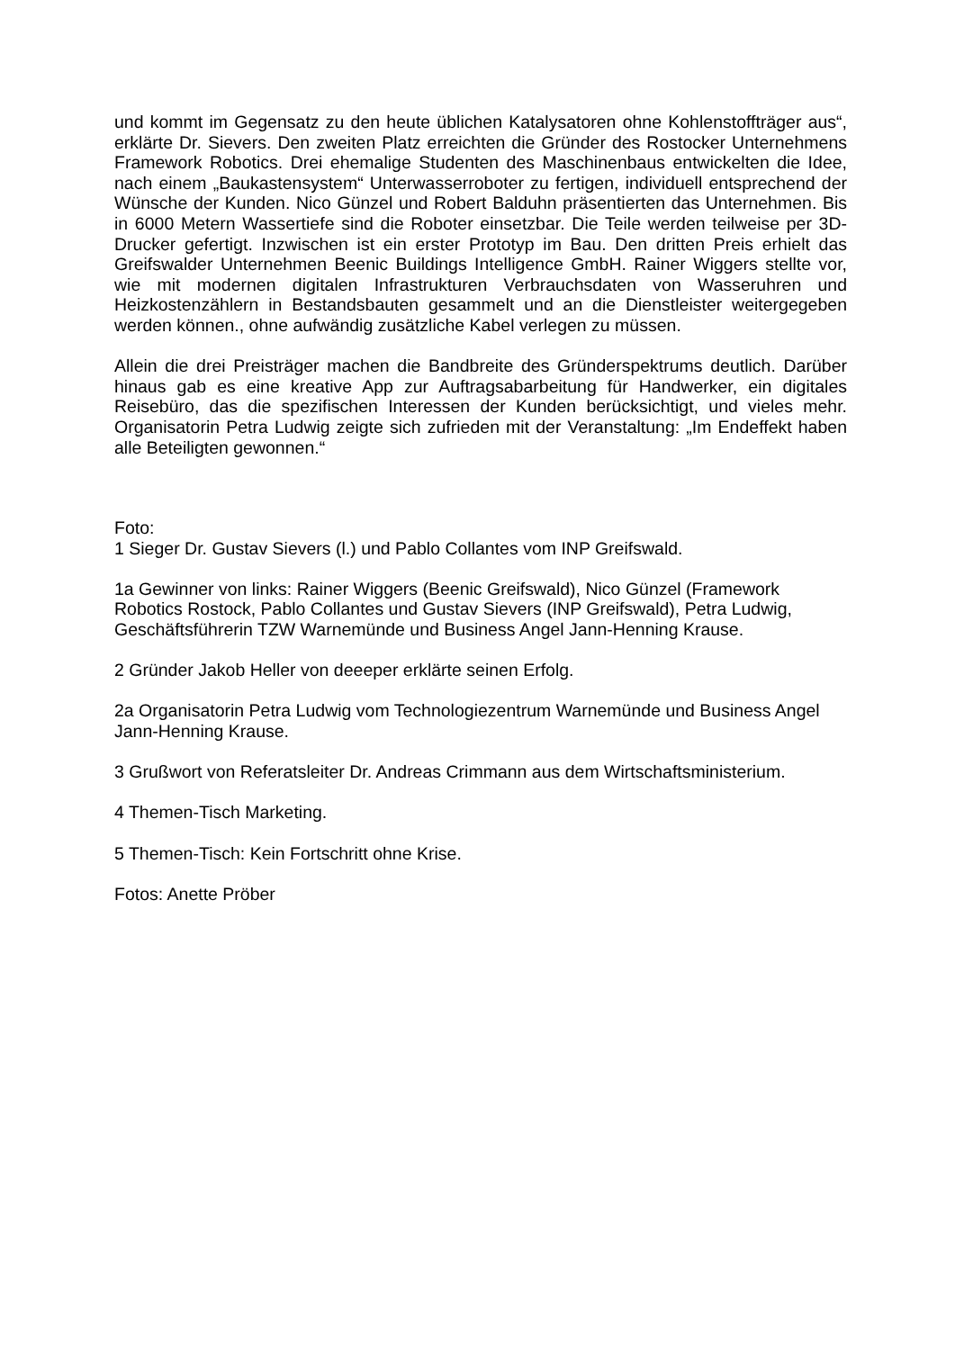und kommt im Gegensatz zu den heute üblichen Katalysatoren ohne Kohlenstoffträger aus“, erklärte Dr. Sievers. Den zweiten Platz erreichten die Gründer des Rostocker Unternehmens Framework Robotics. Drei ehemalige Studenten des Maschinenbaus entwickelten die Idee, nach einem „Baukastensystem“ Unterwasserroboter zu fertigen, individuell entsprechend der Wünsche der Kunden. Nico Günzel und Robert Balduhn präsentierten das Unternehmen. Bis in 6000 Metern Wassertiefe sind die Roboter einsetzbar. Die Teile werden teilweise per 3D-Drucker gefertigt. Inzwischen ist ein erster Prototyp im Bau. Den dritten Preis erhielt das Greifswalder Unternehmen Beenic Buildings Intelligence GmbH. Rainer Wiggers stellte vor, wie mit modernen digitalen Infrastrukturen Verbrauchsdaten von Wasseruhren und Heizkostenzählern in Bestandsbauten gesammelt und an die Dienstleister weitergegeben werden können., ohne aufwändig zusätzliche Kabel verlegen zu müssen.
Allein die drei Preisträger machen die Bandbreite des Gründerspektrums deutlich. Darüber hinaus gab es eine kreative App zur Auftragsabarbeitung für Handwerker, ein digitales Reisebüro, das die spezifischen Interessen der Kunden berücksichtigt, und vieles mehr. Organisatorin Petra Ludwig zeigte sich zufrieden mit der Veranstaltung: „Im Endeffekt haben alle Beteiligten gewonnen.“
Foto:
1 Sieger Dr. Gustav Sievers (l.) und Pablo Collantes vom INP Greifswald.
1a Gewinner von links: Rainer Wiggers (Beenic Greifswald), Nico Günzel (Framework
Robotics Rostock, Pablo Collantes und Gustav Sievers (INP Greifswald), Petra Ludwig,
Geschäftsführerin TZW Warnemünde und Business Angel Jann-Henning Krause.
2 Gründer Jakob Heller von deeeper erklärte seinen Erfolg.
2a Organisatorin Petra Ludwig vom Technologiezentrum Warnemünde und Business Angel
Jann-Henning Krause.
3 Grußwort von Referatsleiter Dr. Andreas Crimmann aus dem Wirtschaftsministerium.
4 Themen-Tisch Marketing.
5 Themen-Tisch: Kein Fortschritt ohne Krise.
Fotos: Anette Pröber